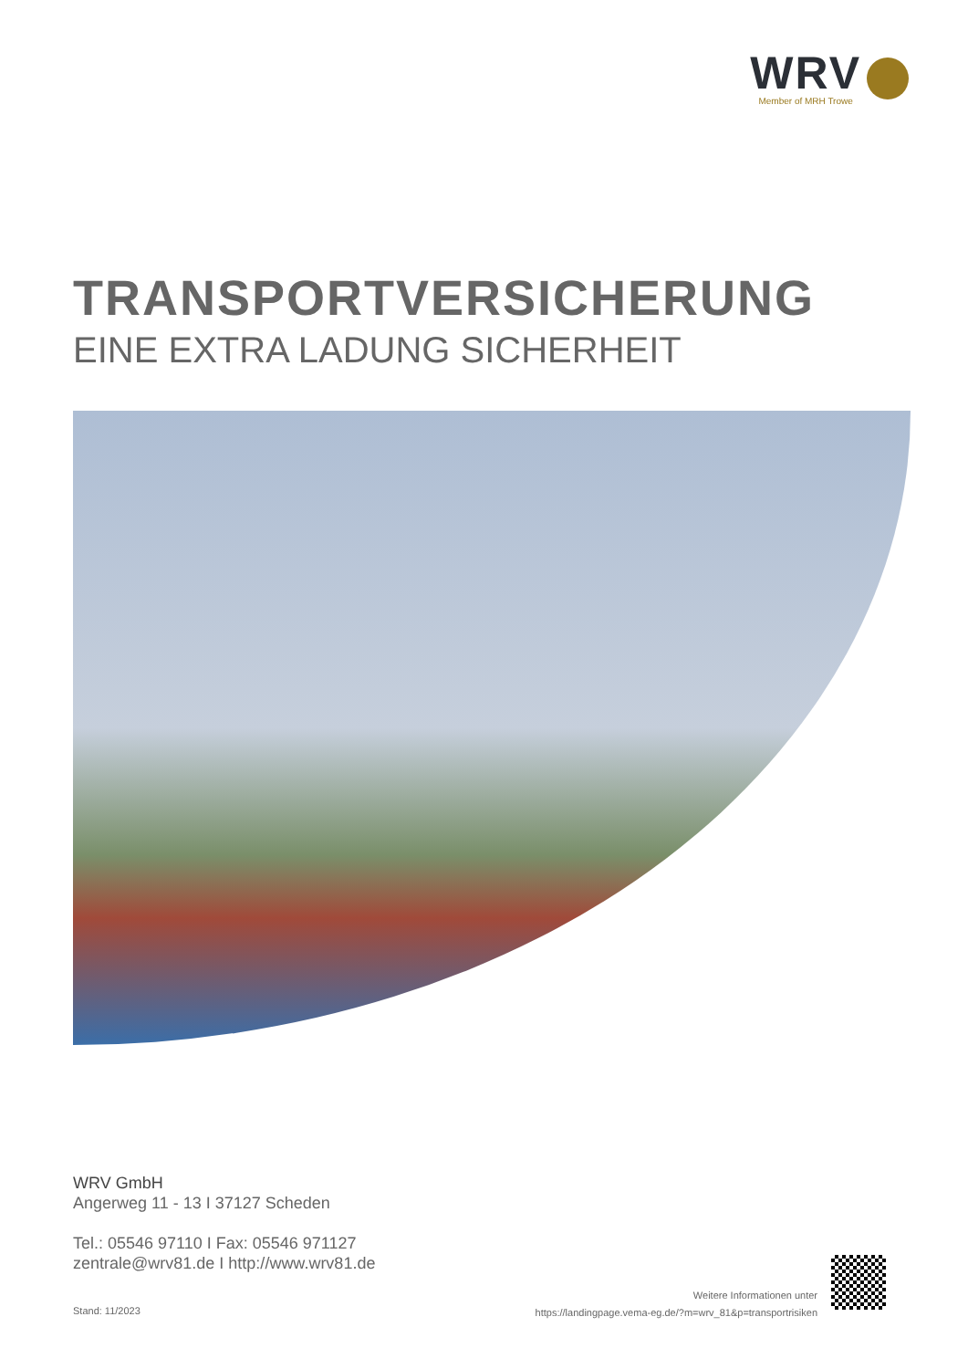WRV
Member of MRH Trowe
TRANSPORTVERSICHERUNG
EINE EXTRA LADUNG SICHERHEIT
WRV GmbH
Angerweg 11 - 13 I 37127 Scheden
Tel.: 05546 97110 I Fax: 05546 971127
zentrale@wrv81.de I http://www.wrv81.de
Stand: 11/2023
Weitere Informationen unter
https://landingpage.vema-eg.de/?m=wrv_81&p=transportrisiken